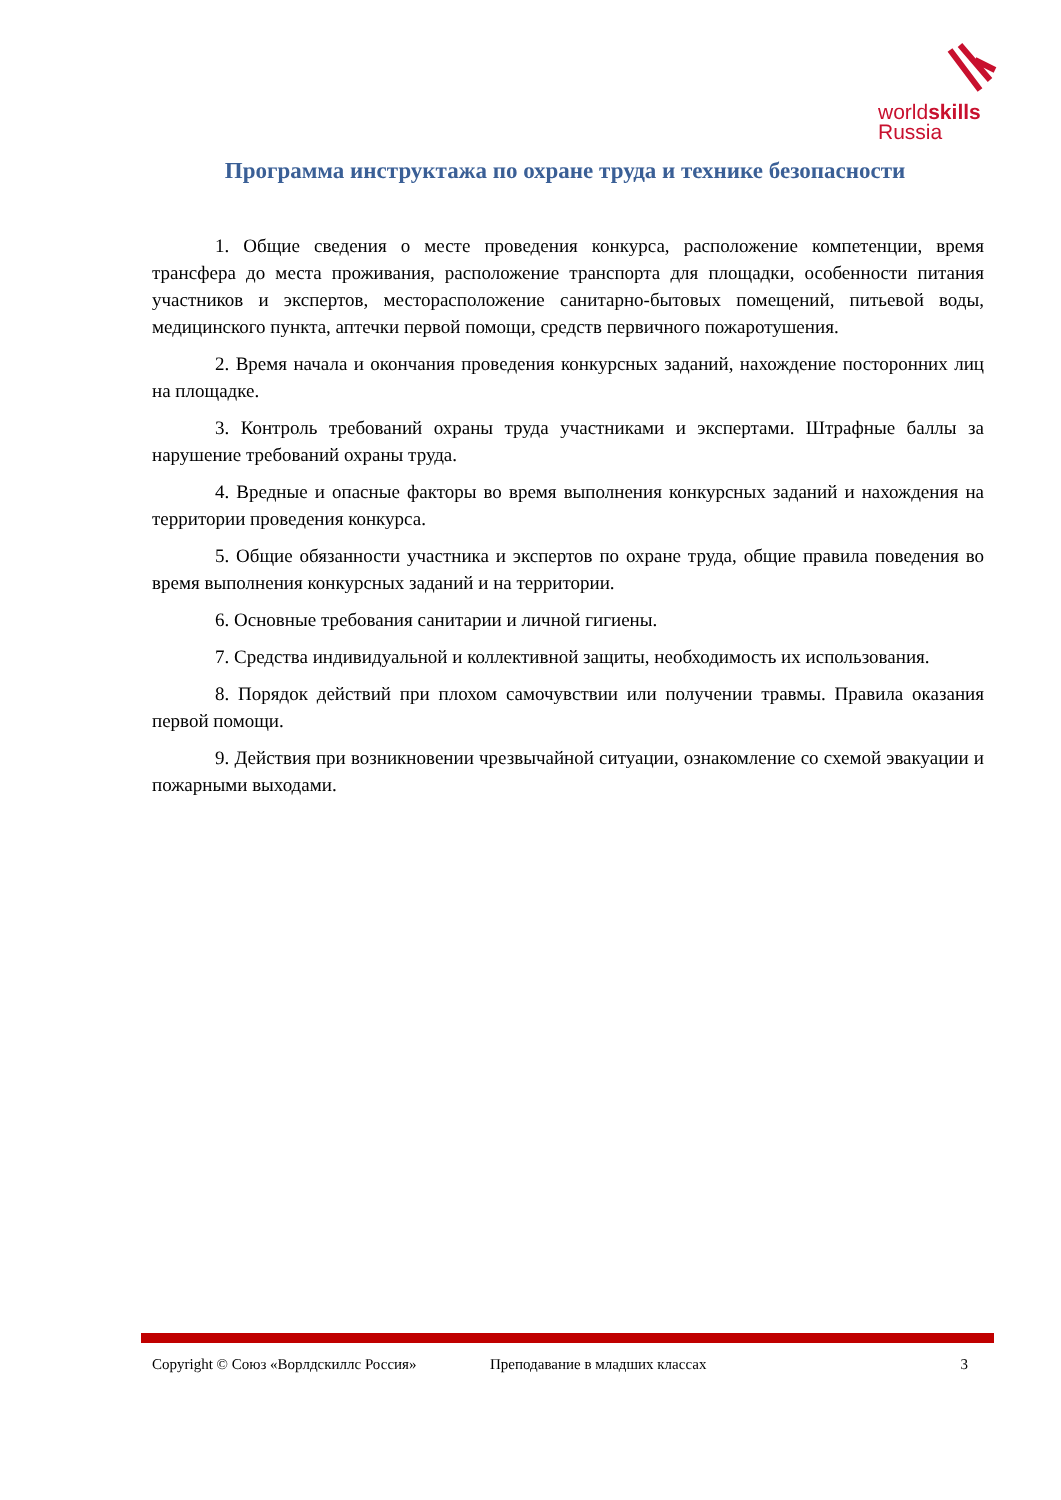worldskills
Russia
Программа инструктажа по охране труда и технике безопасности
1. Общие сведения о месте проведения конкурса, расположение компетенции, время трансфера до места проживания, расположение транспорта для площадки, особенности питания участников и экспертов, месторасположение санитарно-бытовых помещений, питьевой воды, медицинского пункта, аптечки первой помощи, средств первичного пожаротушения.
2. Время начала и окончания проведения конкурсных заданий, нахождение посторонних лиц на площадке.
3. Контроль требований охраны труда участниками и экспертами. Штрафные баллы за нарушение требований охраны труда.
4. Вредные и опасные факторы во время выполнения конкурсных заданий и нахождения на территории проведения конкурса.
5. Общие обязанности участника и экспертов по охране труда, общие правила поведения во время выполнения конкурсных заданий и на территории.
6. Основные требования санитарии и личной гигиены.
7. Средства индивидуальной и коллективной защиты, необходимость их использования.
8. Порядок действий при плохом самочувствии или получении травмы. Правила оказания первой помощи.
9. Действия при возникновении чрезвычайной ситуации, ознакомление со схемой эвакуации и пожарными выходами.
Copyright © Союз «Ворлдскиллс Россия» Преподавание в младших классах 3